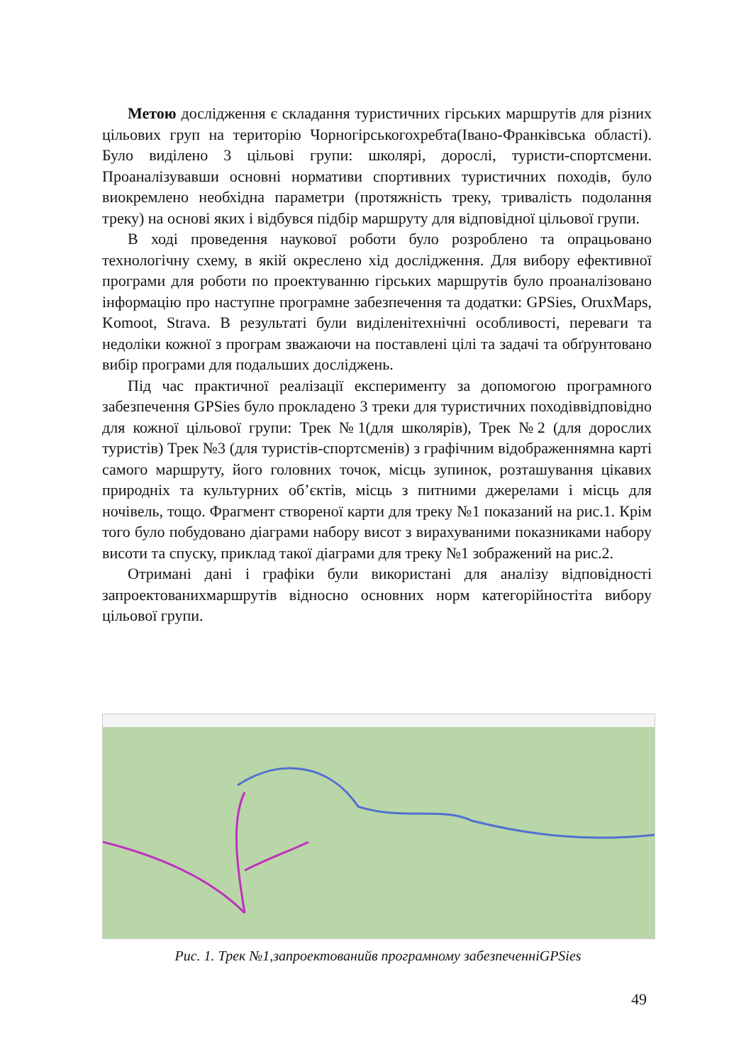Метою дослідження є складання туристичних гірських маршрутів для різних цільових груп на територію Чорногірськогохребта(Івано-Франківська області). Було виділено 3 цільові групи: школярі, дорослі, туристи-спортсмени. Проаналізувавши основні нормативи спортивних туристичних походів, було виокремлено необхідна параметри (протяжність треку, тривалість подолання треку) на основі яких і відбувся підбір маршруту для відповідної цільової групи.
В ході проведення наукової роботи було розроблено та опрацьовано технологічну схему, в якій окреслено хід дослідження. Для вибору ефективної програми для роботи по проектуванню гірських маршрутів було проаналізовано інформацію про наступне програмне забезпечення та додатки: GPSies, OruxMaps, Komoot, Strava. В результаті були виділенітехнічні особливості, переваги та недоліки кожної з програм зважаючи на поставлені цілі та задачі та обґрунтовано вибір програми для подальших досліджень.
Під час практичної реалізації експерименту за допомогою програмного забезпечення GPSies було прокладено 3 треки для туристичних походіввідповідно для кожної цільової групи: Трек №1(для школярів), Трек №2 (для дорослих туристів) Трек №3 (для туристів-спортсменів) з графічним відображеннямна карті самого маршруту, його головних точок, місць зупинок, розташування цікавих природніх та культурних об’єктів, місць з питними джерелами і місць для ночівель, тощо. Фрагмент створеної карти для треку №1 показаний на рис.1. Крім того було побудовано діаграми набору висот з вирахуваними показниками набору висоти та спуску, приклад такої діаграми для треку №1 зображений на рис.2.
Отримані дані і графіки були використані для аналізу відповідності запроектованихмаршрутів відносно основних норм категорійностіта вибору цільової групи.
Рис. 1. Трек №1,запроектованийв програмному забезпеченніGPSies
49